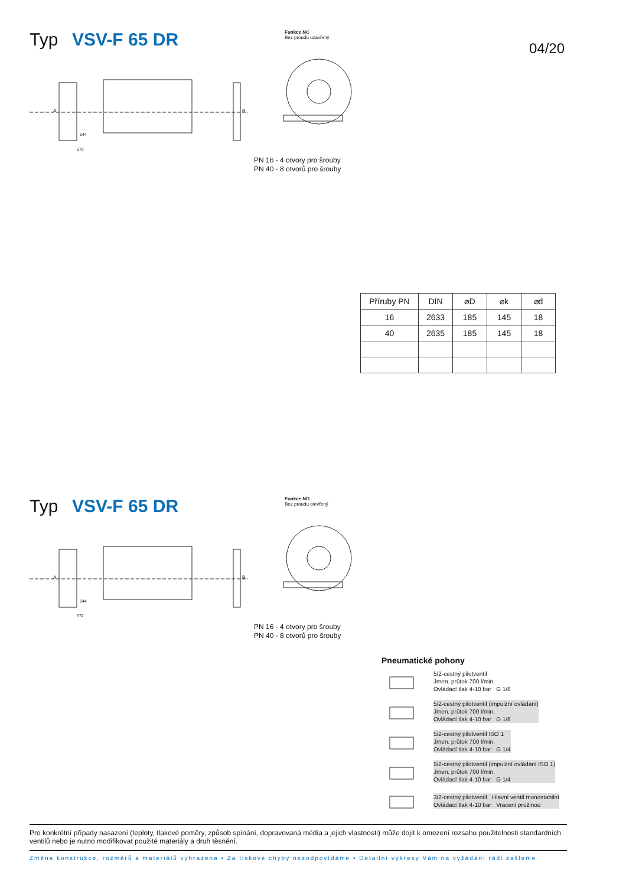04/20
Typ VSV-F 65 DR
Funkce NC
Bez proudu uzavřený
572
144
A
B
PN 16 - 4 otvory pro šrouby
PN 40 - 8 otvorů pro šrouby
| Příruby PN | DIN | ⌀D | ⌀k | ⌀d |
| --- | --- | --- | --- | --- |
| 16 | 2633 | 185 | 145 | 18 |
| 40 | 2635 | 185 | 145 | 18 |
Typ VSV-F 65 DR
Funkce NO
Bez proudu otevřený
572
144
A
B
PN 16 - 4 otvory pro šrouby
PN 40 - 8 otvorů pro šrouby
Pneumatické pohony
5/2-cestný pilotventil
Jmen. průtok 700 l/min.
Ovládací tlak 4-10 bar G 1/8
5/2-cestný pilotventil (impulzní ovládání)
Jmen. průtok 700 l/min.
Ovládací tlak 4-10 bar G 1/8
5/2-cestný pilotventil ISO 1
Jmen. průtok 700 l/min.
Ovládací tlak 4-10 bar G 1/4
5/2-cestný pilotventil (impulzní ovládání ISO 1)
Jmen. průtok 700 l/min.
Ovládací tlak 4-10 bar G 1/4
3/2-cestný pilotventil Hlavní ventil monostabilní
Ovládací tlak 4-10 bar Vracení pružinou
Pro konkrétní případy nasazení (teploty, tlakové poměry, způsob spínání, dopravovaná média a jejich vlastnosti) může dojít k omezení rozsahu použitelnosti standardních ventilů nebo je nutno modifikovat použité materiály a druh těsnění.
Změna konstrukce, rozměrů a materiálů vyhrazena • Za tiskové chyby nezodpovídáme • Detailní výkresy Vám na vyžádání rádi zašleme